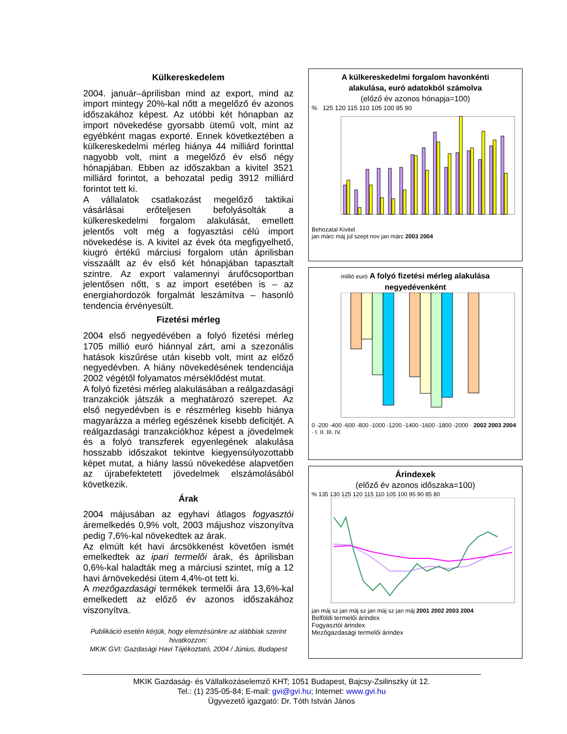Külkereskedelem
2004. január–áprilisban mind az export, mind az import mintegy 20%-kal nőtt a megelőző év azonos időszakához képest. Az utóbbi két hónapban az import növekedése gyorsabb ütemű volt, mint az egyébként magas exporté. Ennek következtében a külkereskedelmi mérleg hiánya 44 milliárd forinttal nagyobb volt, mint a megelőző év első négy hónapjában. Ebben az időszakban a kivitel 3521 milliárd forintot, a behozatal pedig 3912 milliárd forintot tett ki.
A vállalatok csatlakozást megelőző taktikai vásárlásai erőteljesen befolyásolták a külkereskedelmi forgalom alakulását, emellett jelentős volt még a fogyasztási célú import növekedése is. A kivitel az évek óta megfigyelhető, kiugró értékű márciusi forgalom után áprilisban visszaállt az év első két hónapjában tapasztalt szintre. Az export valamennyi árufőcsoportban jelentősen nőtt, s az import esetében is – az energiahordozók forgalmát leszámítva – hasonló tendencia érvényesült.
Fizetési mérleg
2004 első negyedévében a folyó fizetési mérleg 1705 millió euró hiánnyal zárt, ami a szezonális hatások kiszűrése után kisebb volt, mint az előző negyedévben. A hiány növekedésének tendenciája 2002 végétől folyamatos mérséklődést mutat.
A folyó fizetési mérleg alakulásában a reálgazdasági tranzakciók játszák a meghatározó szerepet. Az első negyedévben is e részmérleg kisebb hiánya magyarázza a mérleg egészének kisebb deficitjét. A reálgazdasági tranzakciókhoz képest a jövedelmek és a folyó transzferek egyenlegének alakulása hosszabb időszakot tekintve kiegyensúlyozottabb képet mutat, a hiány lassú növekedése alapvetően az újrabefektetett jövedelmek elszámolásából következik.
Árak
2004 májusában az egyhavi átlagos fogyasztói áremelkedés 0,9% volt, 2003 májushoz viszonyítva pedig 7,6%-kal növekedtek az árak.
Az elmúlt két havi árcsökkenést követően ismét emelkedtek az ipari termelői árak, és áprilisban 0,6%-kal haladták meg a márciusi szintet, míg a 12 havi árnövekedési ütem 4,4%-ot tett ki.
A mezőgazdasági termékek termelői ára 13,6%-kal emelkedett az előző év azonos időszakához viszonyítva.
Publikáció esetén kérjük, hogy elemzésünkre az alábbiak szerint hivatkozzon:
MKIK GVI: Gazdasági Havi Tájékoztató, 2004 / Június, Budapest
A külkereskedelmi forgalom havonkénti
alakulása, euró adatokból számolva
(előző év azonos hónapja=100)
% 125 120 115 110 105 100 95 90
Behozatal Kivitel
jan márc máj júl szept nov jan márc 2003 2004
millió euró A folyó fizetési mérleg alakulása
negyedévenként
0 -200 -400 -600 -800 -1000 -1200 -1400 -1600 -1800 -2000 · 2002 2003 2004 · I. II. III. IV.
Árindexek
(előző év azonos időszaka=100)
% 135 130 125 120 115 110 105 100 95 90 85 80
jan máj sz jan máj sz jan máj sz jan máj 2001 2002 2003 2004
Belföldi termelői árindex
Fogyasztói árindex
Mezőgazdasági termelői árindex
MKIK Gazdaság- és Vállalkozáselemző KHT; 1051 Budapest, Bajcsy-Zsilinszky út 12.
Tel.: (1) 235-05-84; E-mail: gvi@gvi.hu; Internet: www.gvi.hu
Ügyvezető igazgató: Dr. Tóth István János